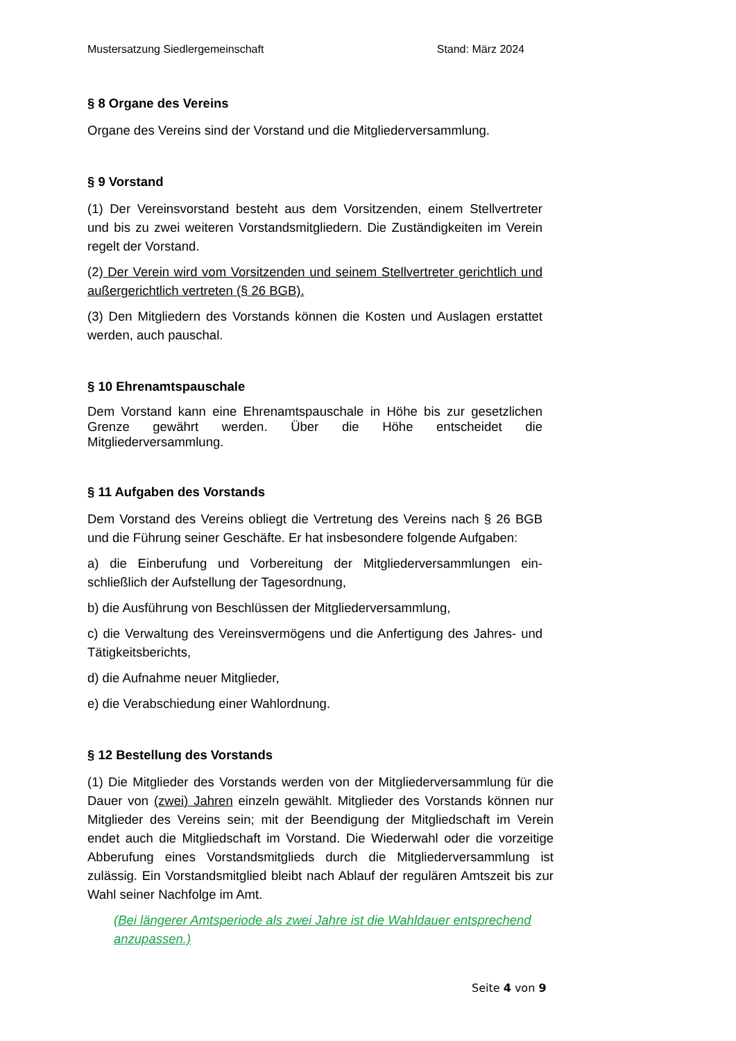Mustersatzung Siedlergemeinschaft Stand: März 2024
§ 8 Organe des Vereins
Organe des Vereins sind der Vorstand und die Mitgliederversammlung.
§ 9 Vorstand
(1) Der Vereinsvorstand besteht aus dem Vorsitzenden, einem Stellvertreter und bis zu zwei weiteren Vorstandsmitgliedern. Die Zuständigkeiten im Verein regelt der Vorstand.
(2) Der Verein wird vom Vorsitzenden und seinem Stellvertreter gerichtlich und außergerichtlich vertreten (§ 26 BGB).
(3) Den Mitgliedern des Vorstands können die Kosten und Auslagen erstattet werden, auch pauschal.
§ 10 Ehrenamtspauschale
Dem Vorstand kann eine Ehrenamtspauschale in Höhe bis zur gesetzlichen Grenze gewährt werden. Über die Höhe entscheidet die Mitgliederversammlung.
§ 11 Aufgaben des Vorstands
Dem Vorstand des Vereins obliegt die Vertretung des Vereins nach § 26 BGB und die Führung seiner Geschäfte. Er hat insbesondere folgende Aufgaben:
a) die Einberufung und Vorbereitung der Mitgliederversammlungen ein-schließlich der Aufstellung der Tagesordnung,
b) die Ausführung von Beschlüssen der Mitgliederversammlung,
c) die Verwaltung des Vereinsvermögens und die Anfertigung des Jahres- und Tätigkeitsberichts,
d) die Aufnahme neuer Mitglieder,
e) die Verabschiedung einer Wahlordnung.
§ 12 Bestellung des Vorstands
(1) Die Mitglieder des Vorstands werden von der Mitgliederversammlung für die Dauer von (zwei) Jahren einzeln gewählt. Mitglieder des Vorstands können nur Mitglieder des Vereins sein; mit der Beendigung der Mitgliedschaft im Verein endet auch die Mitgliedschaft im Vorstand. Die Wiederwahl oder die vorzeitige Abberufung eines Vorstandsmitglieds durch die Mitgliederversammlung ist zulässig. Ein Vorstandsmitglied bleibt nach Ablauf der regulären Amtszeit bis zur Wahl seiner Nachfolge im Amt.
(Bei längerer Amtsperiode als zwei Jahre ist die Wahldauer entsprechend anzupassen.)
Seite 4 von 9